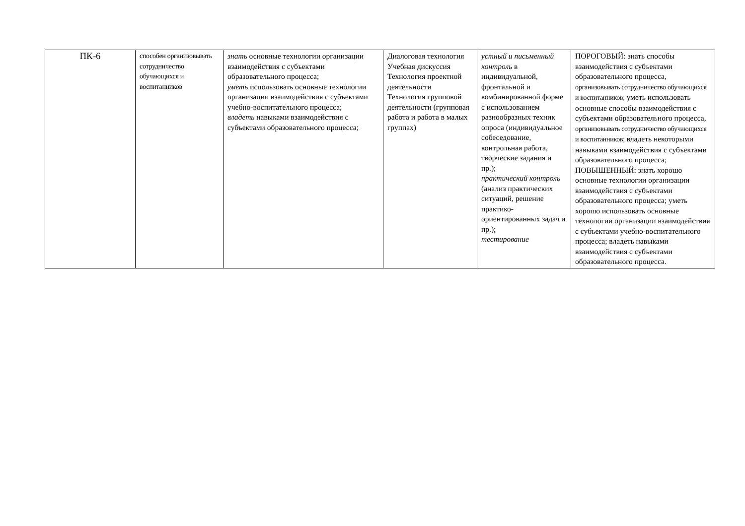| ПК-6 | способен организовывать сотрудничество обучающихся и воспитанников | знать основные технологии организации взаимодействия с субъектами образовательного процесса; уметь использовать основные технологии организации взаимодействия с субъектами учебно-воспитательного процесса; владеть навыками взаимодействия с субъектами образовательного процесса; | Диалоговая технология Учебная дискуссия Технология проектной деятельности Технология групповой деятельности (групповая работа и работа в малых группах) | устный и письменный контроль в индивидуальной, фронтальной и комбинированной форме с использованием разнообразных техник опроса (индивидуальное собеседование, контрольная работа, творческие задания и пр.); практический контроль (анализ практических ситуаций, решение практико-ориентированных задач и пр.); тестирование | ПОРОГОВЫЙ: знать способы взаимодействия с субъектами образовательного процесса, организовывать сотрудничество обучающихся и воспитанников; уметь использовать основные способы взаимодействия с субъектами образовательного процесса, организовывать сотрудничество обучающихся и воспитанников; владеть некоторыми навыками взаимодействия с субъектами образовательного процесса; ПОВЫШЕННЫЙ: знать хорошо основные технологии организации взаимодействия с субъектами образовательного процесса; уметь хорошо использовать основные технологии организации взаимодействия с субъектами учебно-воспитательного процесса; владеть навыками взаимодействия с субъектами образовательного процесса. |